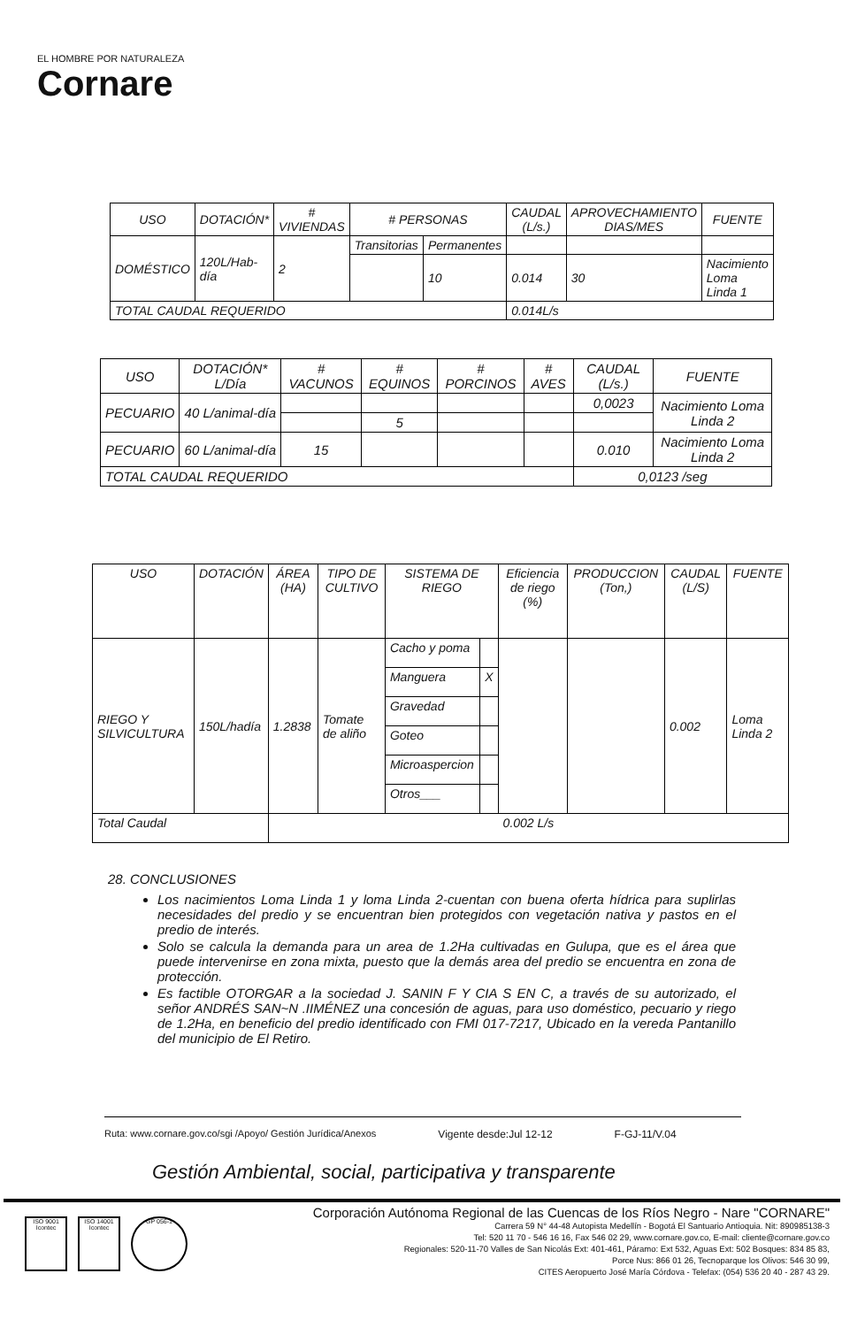EL HOMBRE POR NATURALEZA
Cornare
| USO | DOTACIÓN* | # VIVIENDAS | # PERSONAS | | CAUDAL (L/s.) | APROVECHAMIENTO DIAS/MES | FUENTE |
| --- | --- | --- | --- | --- | --- | --- | --- |
| DOMÉSTICO | 120L/Hab-día | 2 | Transitorias | Permanentes | | | |
| | | | | 10 | 0.014 | 30 | Nacimiento Loma Linda 1 |
| TOTAL CAUDAL REQUERIDO | | | | | 0.014L/s | | |
| USO | DOTACIÓN* L/Día | # VACUNOS | # EQUINOS | # PORCINOS | # AVES | CAUDAL (L/s.) | FUENTE |
| --- | --- | --- | --- | --- | --- | --- | --- |
| PECUARIO | 40 L/animal-día | | | | | 0,0023 | Nacimiento Loma Linda 2 |
| | | | 5 | | | | |
| PECUARIO | 60 L/animal-día | 15 | | | | 0.010 | Nacimiento Loma Linda 2 |
| TOTAL CAUDAL REQUERIDO | | | | | | 0,0123 /seg | |
| USO | DOTACIÓN | ÁREA (HA) | TIPO DE CULTIVO | SISTEMA DE RIEGO | | Eficiencia de riego (%) | PRODUCCION (Ton,) | CAUDAL (L/S) | FUENTE |
| --- | --- | --- | --- | --- | --- | --- | --- | --- | --- |
| RIEGO Y SILVICULTURA | 150L/hadía | 1.2838 | Tomate de aliño | Cacho y poma | | | | 0.002 | Loma Linda 2 |
| | | | | Manguera | X | | | | |
| | | | | Gravedad | | | | | |
| | | | | Goteo | | | | | |
| | | | | Microaspercion | | | | | |
| | | | | Otros___ | | | | | |
| Total Caudal | | 0.002 L/s | | | | | | | |
28. CONCLUSIONES
Los nacimientos Loma Linda 1 y loma Linda 2-cuentan con buena oferta hídrica para suplirlas necesidades del predio y se encuentran bien protegidos con vegetación nativa y pastos en el predio de interés.
Solo se calcula la demanda para un area de 1.2Ha cultivadas en Gulupa, que es el área que puede intervenirse en zona mixta, puesto que la demás area del predio se encuentra en zona de protección.
Es factible OTORGAR a la sociedad J. SANIN F Y CIA S EN C, a través de su autorizado, el señor ANDRÉS SAN~N .IIMÉNEZ una concesión de aguas, para uso doméstico, pecuario y riego de 1.2Ha, en beneficio del predio identificado con FMI 017-7217, Ubicado en la vereda Pantanillo del municipio de El Retiro.
Ruta: www.cornare.gov.co/sgi /Apoyo/ Gestión Jurídica/Anexos Vigente desde:Jul 12-12 F-GJ-11/V.04
Gestión Ambiental, social, participativa y transparente
ISO 9001 Icontec
ISO 14001 Icontec
GP 056-1
Corporación Autónoma Regional de las Cuencas de los Ríos Negro - Nare "CORNARE"
Carrera 59 N° 44-48 Autopista Medellín - Bogotá El Santuario Antioquia. Nit: 890985138-3
Tel: 520 11 70 - 546 16 16, Fax 546 02 29, www.cornare.gov.co, E-mail: cliente@cornare.gov.co
Regionales: 520-11-70 Valles de San Nicolás Ext: 401-461, Páramo: Ext 532, Aguas Ext: 502 Bosques: 834 85 83,
Porce Nus: 866 01 26, Tecnoparque los Olivos: 546 30 99,
CITES Aeropuerto José María Córdova - Telefax: (054) 536 20 40 - 287 43 29.